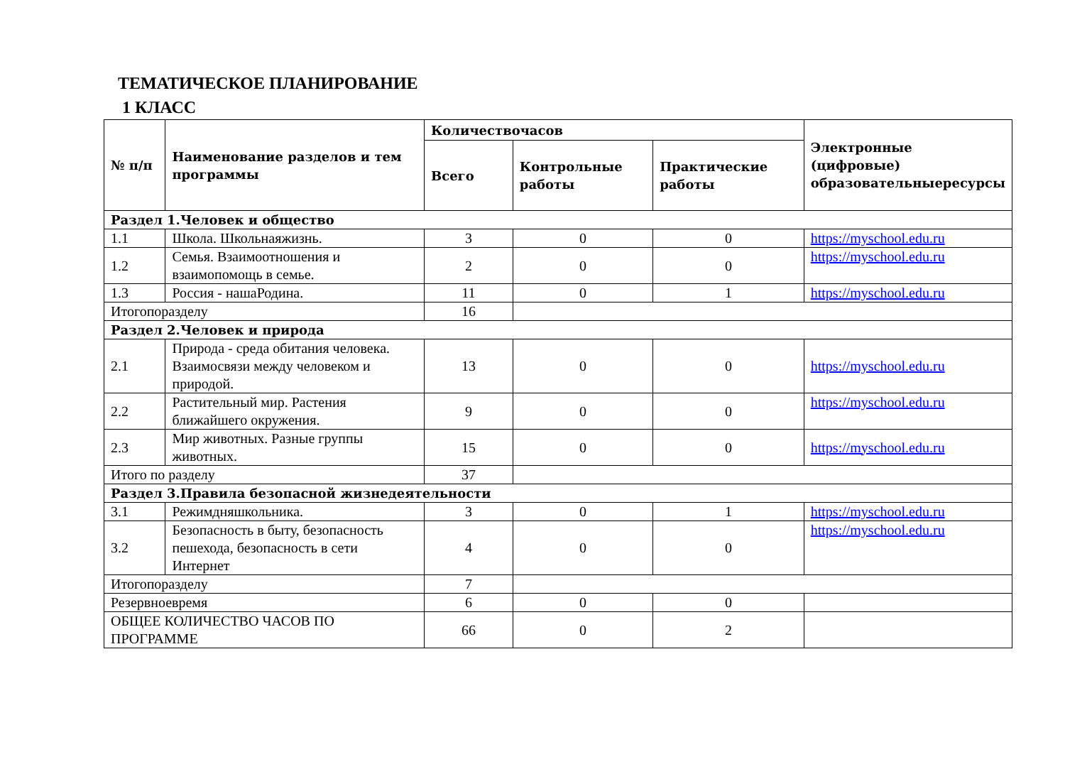ТЕМАТИЧЕСКОЕ ПЛАНИРОВАНИЕ
1 КЛАСС
| № п/п | Наименование разделов и тем программы | Количествочасов | | | Электронные (цифровые) образовательныересурсы |
| --- | --- | --- | --- | --- | --- |
| | | Всего | Контрольные работы | Практические работы | |
| Раздел 1.Человек и общество | | | | | |
| 1.1 | Школа. Школьнаяжизнь. | 3 | 0 | 0 | https://myschool.edu.ru |
| 1.2 | Семья. Взаимоотношения и взаимопомощь в семье. | 2 | 0 | 0 | https://myschool.edu.ru |
| 1.3 | Россия - нашаРодина. | 11 | 0 | 1 | https://myschool.edu.ru |
| Итогопоразделу | | 16 | | | |
| Раздел 2.Человек и природа | | | | | |
| 2.1 | Природа - среда обитания человека. Взаимосвязи между человеком и природой. | 13 | 0 | 0 | https://myschool.edu.ru |
| 2.2 | Растительный мир. Растения ближайшего окружения. | 9 | 0 | 0 | https://myschool.edu.ru |
| 2.3 | Мир животных. Разные группы животных. | 15 | 0 | 0 | https://myschool.edu.ru |
| Итого по разделу | | 37 | | | |
| Раздел 3.Правила безопасной жизнедеятельности | | | | | |
| 3.1 | Режимдняшкольника. | 3 | 0 | 1 | https://myschool.edu.ru |
| 3.2 | Безопасность в быту, безопасность пешехода, безопасность в сети Интернет | 4 | 0 | 0 | https://myschool.edu.ru |
| Итогопоразделу | | 7 | | | |
| Резервноевремя | | 6 | 0 | 0 | |
| ОБЩЕЕ КОЛИЧЕСТВО ЧАСОВ ПО ПРОГРАММЕ | | 66 | 0 | 2 | |